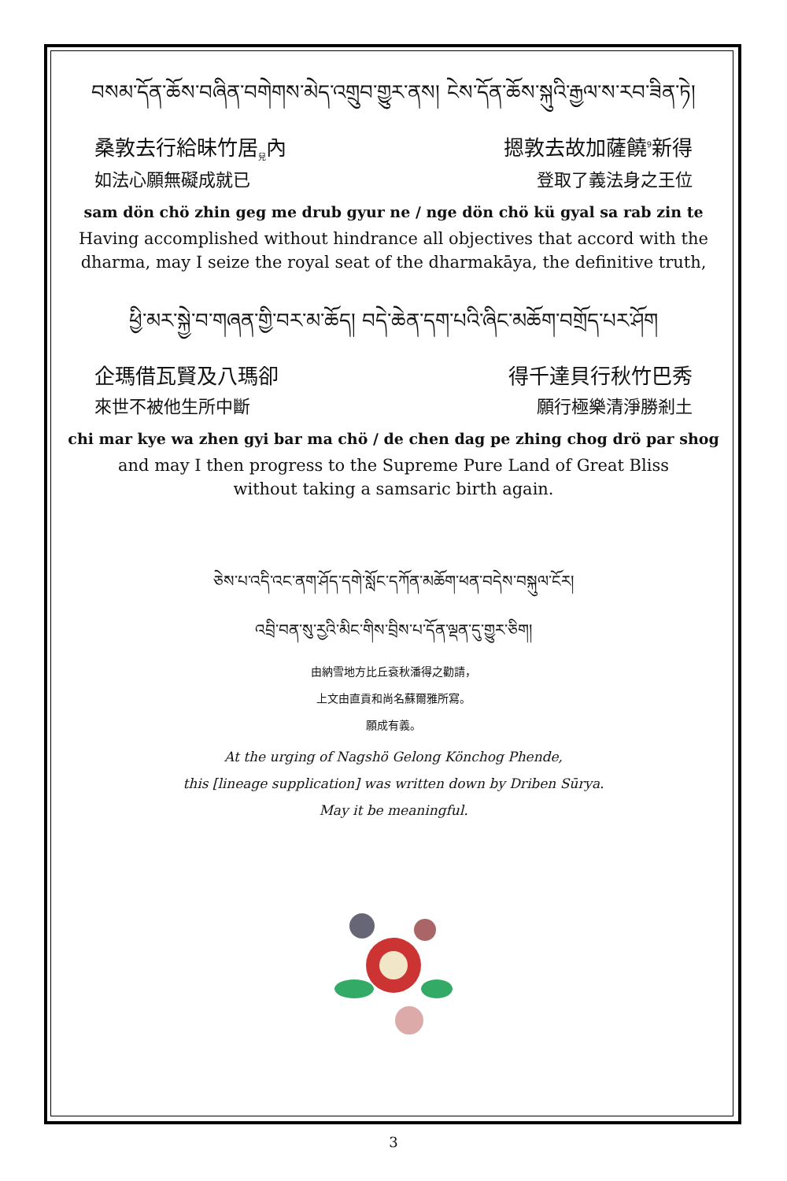བསམ་དོན་ཆོས་བཞིན་བགེགས་མེད་འགྲུབ་གྱུར་ནས། ངེས་དོན་ཆོས་སྐུའི་རྒྱལ་ས་རབ་ཟིན་ཏེ།
桑敦去行給昧竹居<sub>兒</sub>內 摁敦去故加薩饒<sup>9</sup>新得
如法心願無礙成就已 登取了義法身之王位
sam dön chö zhin geg me drub gyur ne / nge dön chö kü gyal sa rab zin te
Having accomplished without hindrance all objectives that accord with the dharma, may I seize the royal seat of the dharmakāya, the definitive truth,
ཕྱི་མར་སྐྱེ་བ་གཞན་གྱི་བར་མ་ཆོད། བདེ་ཆེན་དག་པའི་ཞིང་མཆོག་བགྲོད་པར་ཤོག
企瑪借瓦賢及八瑪卻 得千達貝行秋竹巴秀
來世不被他生所中斷 願行極樂清淨勝剎土
chi mar kye wa zhen gyi bar ma chö / de chen dag pe zhing chog drö par shog
and may I then progress to the Supreme Pure Land of Great Bliss
without taking a samsaric birth again.
ཅེས་པ་འདི་འང་ནག་ཤོད་དགེ་སློང་དཀོན་མཆོག་ཕན་བདེས་བསྐུལ་ངོར།
འབྲི་བན་སུ་རྱའི་མིང་གིས་བྲིས་པ་དོན་ལྡན་དུ་གྱུར་ཅིག།
由納雪地方比丘袞秋潘得之勸請，
上文由直貢和尚名蘇爾雅所寫。
願成有義。
At the urging of Nagshö Gelong Könchog Phende,
this [lineage supplication] was written down by Driben Sūrya.
May it be meaningful.
3